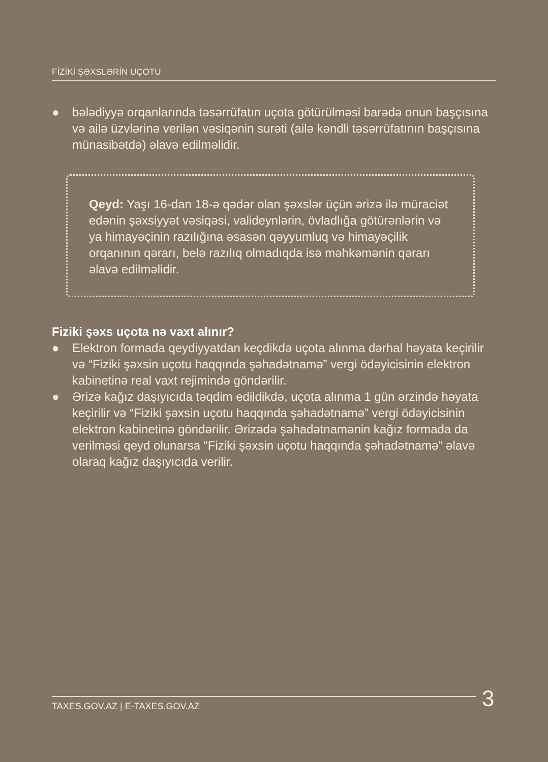FİZİKİ ŞƏXSLƏRİN UÇOTU
● bələdiyyə orqanlarında təsərrüfatın uçota götürülməsi barədə onun başçısına və ailə üzvlərinə verilən vəsiqənin surəti (ailə kəndli təsərrüfatının başçısına münasibətdə) əlavə edilməlidir.
Qeyd: Yaşı 16-dan 18-ə qədər olan şəxslər üçün ərizə ilə müraciət edənin şəxsiyyət vəsiqəsi, valideynlərin, övladlığa götürənlərin və ya himayəçinin razılığına əsasən qəyyumluq və himayəçilik orqanının qərarı, belə razılıq olmadıqda isə məhkəmənin qərarı əlavə edilməlidir.
Fiziki şəxs uçota nə vaxt alınır?
● Elektron formada qeydiyyatdan keçdikdə uçota alınma dərhal həyata keçirilir və “Fiziki şəxsin uçotu haqqında şəhadətnamə” vergi ödəyicisinin elektron kabinetinə real vaxt rejimində göndərilir.
● Ərizə kağız daşıyıcıda təqdim edildikdə, uçota alınma 1 gün ərzində həyata keçirilir və “Fiziki şəxsin uçotu haqqında şəhadətnamə” vergi ödəyicisinin elektron kabinetinə göndərilir. Ərizədə şəhadətnamənin kağız formada da verilməsi qeyd olunarsa “Fiziki şəxsin uçotu haqqında şəhadətnamə” əlavə olaraq kağız daşıyıcıda verilir.
TAXES.GOV.AZ | E-TAXES.GOV.AZ 3